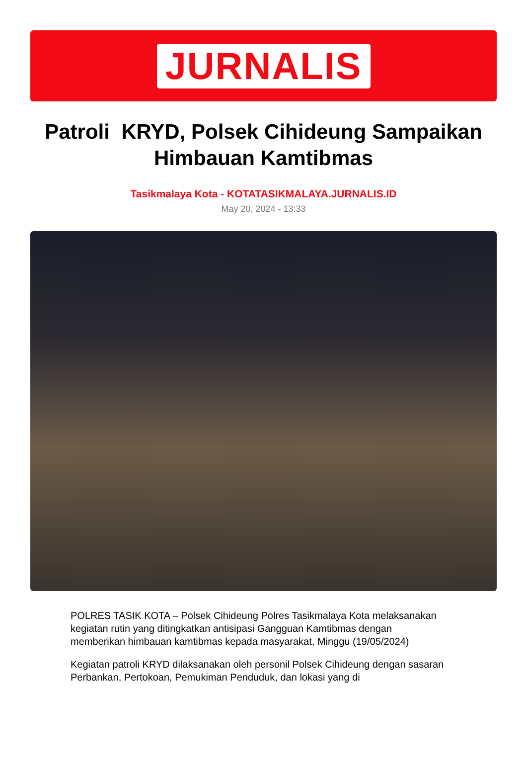JURNALIS
Patroli KRYD, Polsek Cihideung Sampaikan Himbauan Kamtibmas
Tasikmalaya Kota - KOTATASIKMALAYA.JURNALIS.ID
May 20, 2024 - 13:33
POLRES TASIK KOTA – Polsek Cihideung Polres Tasikmalaya Kota melaksanakan kegiatan rutin yang ditingkatkan antisipasi Gangguan Kamtibmas dengan memberikan himbauan kamtibmas kepada masyarakat, Minggu (19/05/2024)
Kegiatan patroli KRYD dilaksanakan oleh personil Polsek Cihideung dengan sasaran Perbankan, Pertokoan, Pemukiman Penduduk, dan lokasi yang di